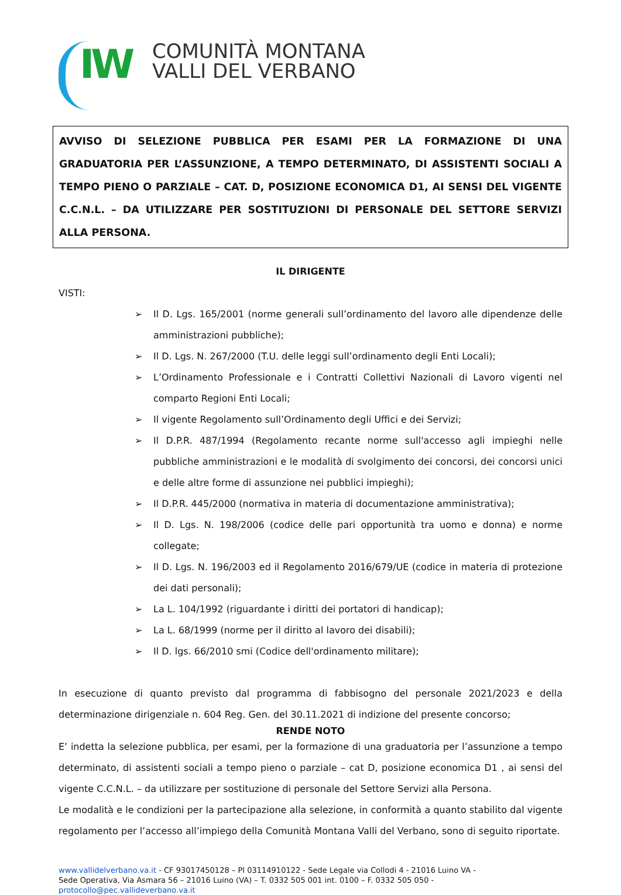IW
COMUNITÀ MONTANA
VALLI DEL VERBANO
AVVISO DI SELEZIONE PUBBLICA PER ESAMI PER LA FORMAZIONE DI UNA GRADUATORIA PER L’ASSUNZIONE, A TEMPO DETERMINATO, DI ASSISTENTI SOCIALI A TEMPO PIENO O PARZIALE – CAT. D, POSIZIONE ECONOMICA D1, AI SENSI DEL VIGENTE C.C.N.L. – DA UTILIZZARE PER SOSTITUZIONI DI PERSONALE DEL SETTORE SERVIZI ALLA PERSONA.
IL DIRIGENTE
VISTI:
➢ Il D. Lgs. 165/2001 (norme generali sull’ordinamento del lavoro alle dipendenze delle amministrazioni pubbliche);
➢ Il D. Lgs. N. 267/2000 (T.U. delle leggi sull’ordinamento degli Enti Locali);
➢ L’Ordinamento Professionale e i Contratti Collettivi Nazionali di Lavoro vigenti nel comparto Regioni Enti Locali;
➢ Il vigente Regolamento sull’Ordinamento degli Uffici e dei Servizi;
➢ Il D.P.R. 487/1994 (Regolamento recante norme sull'accesso agli impieghi nelle pubbliche amministrazioni e le modalità di svolgimento dei concorsi, dei concorsi unici e delle altre forme di assunzione nei pubblici impieghi);
➢ Il D.P.R. 445/2000 (normativa in materia di documentazione amministrativa);
➢ Il D. Lgs. N. 198/2006 (codice delle pari opportunità tra uomo e donna) e norme collegate;
➢ Il D. Lgs. N. 196/2003 ed il Regolamento 2016/679/UE (codice in materia di protezione dei dati personali);
➢ La L. 104/1992 (riguardante i diritti dei portatori di handicap);
➢ La L. 68/1999 (norme per il diritto al lavoro dei disabili);
➢ Il D. lgs. 66/2010 smi (Codice dell'ordinamento militare);
In esecuzione di quanto previsto dal programma di fabbisogno del personale 2021/2023 e della determinazione dirigenziale n. 604 Reg. Gen. del 30.11.2021 di indizione del presente concorso;
RENDE NOTO
E’ indetta la selezione pubblica, per esami, per la formazione di una graduatoria per l’assunzione a tempo determinato, di assistenti sociali a tempo pieno o parziale – cat D, posizione economica D1 , ai sensi del vigente C.C.N.L. – da utilizzare per sostituzione di personale del Settore Servizi alla Persona.
Le modalità e le condizioni per la partecipazione alla selezione, in conformità a quanto stabilito dal vigente regolamento per l’accesso all’impiego della Comunità Montana Valli del Verbano, sono di seguito riportate.
www.vallidelverbano.va.it - CF 93017450128 – PI 03114910122 - Sede Legale via Collodi 4 - 21016 Luino VA -
Sede Operativa, Via Asmara 56 – 21016 Luino (VA) – T. 0332 505 001 int. 0100 – F. 0332 505 050 - protocollo@pec.vallideverbano.va.it